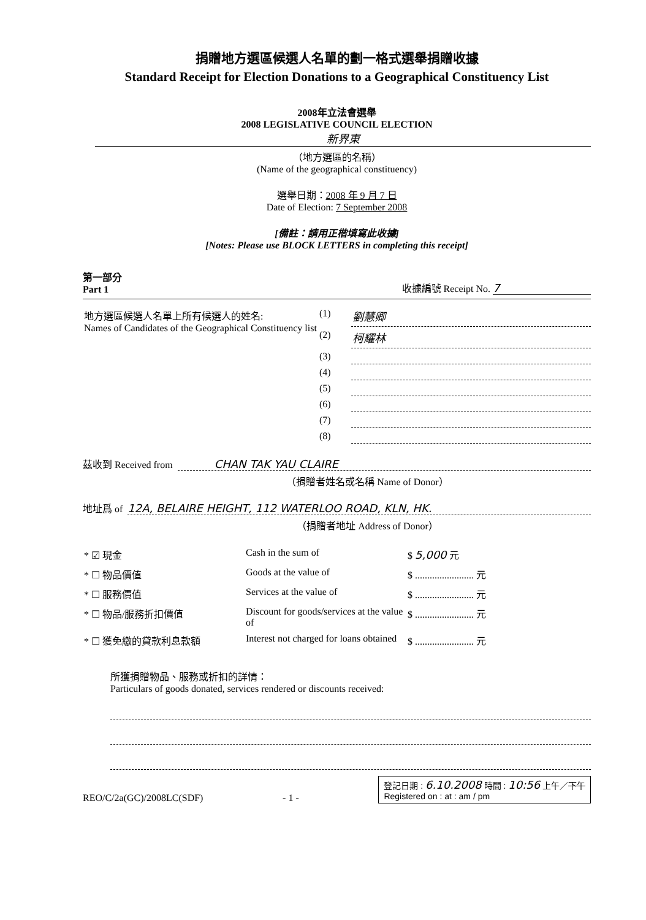捐贈地方選區候選人名單的劃一格式選舉捐贈收據
Standard Receipt for Election Donations to a Geographical Constituency List
2008年立法會選舉
2008 LEGISLATIVE COUNCIL ELECTION
新界東
（地方選區的名稱）
(Name of the geographical constituency)
選舉日期：2008 年 9 月 7 日
Date of Election: 7 September 2008
[備註：請用正楷填寫此收據]
[Notes: Please use BLOCK LETTERS in completing this receipt]
第一部分
Part 1
收據編號 Receipt No. 7
| 地方選區候選人名單上所有候選人的姓名: Names of Candidates of the Geographical Constituency list | (1) | 劉慧卿 |
| | (2) | 柯耀林 |
| | (3) | |
| | (4) | |
| | (5) | |
| | (6) | |
| | (7) | |
| | (8) | |
茲收到 Received from CHAN TAK YAU CLAIRE
（捐贈者姓名或名稱 Name of Donor）
地址爲 of 12A, BELAIRE HEIGHT, 112 WATERLOO ROAD, KLN, HK.
（捐贈者地址 Address of Donor）
| * ☑ 現金 | Cash in the sum of | $ 5,000 元 |
| * ☐ 物品價值 | Goods at the value of | $ ........................ 元 |
| * ☐ 服務價值 | Services at the value of | $ ........................ 元 |
| * ☐ 物品/服務折扣價值 | Discount for goods/services at the value of | $ ........................ 元 |
| * ☐ 獲免繳的貸款利息款額 | Interest not charged for loans obtained | $ ........................ 元 |
所獲捐贈物品、服務或折扣的詳情：
Particulars of goods donated, services rendered or discounts received:
REO/C/2a(GC)/2008LC(SDF) - 1 -
登記日期 : 6.10.2008 時間 : 10:56 上午／下午
Registered on : at : am / pm